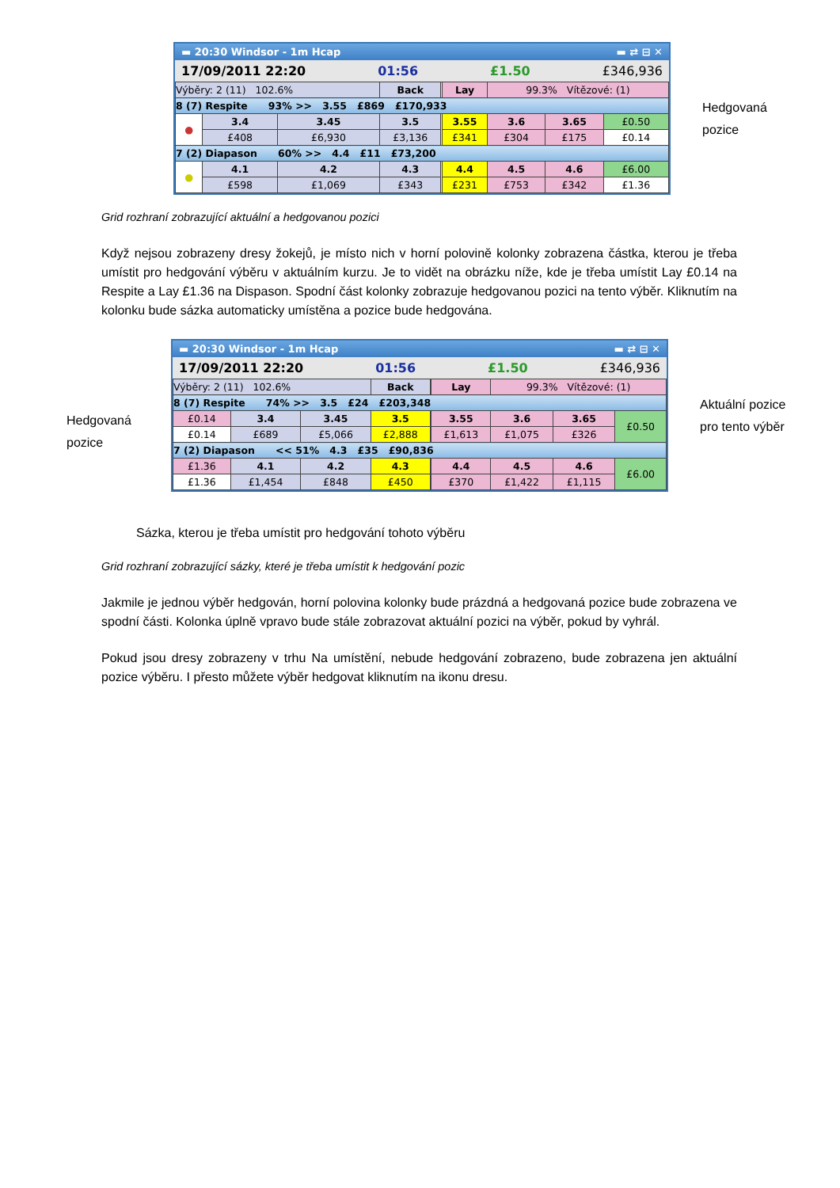▬ 20:30 Windsor - 1m Hcap ▬ ⇄ ⊟ ✕
17/09/2011 22:20 01:56 £1.50 £346,936
| Výběry: 2 (11) 102.6% | | | Back | | Lay | 99.3% Vítězové: (1) | | |
| 8 (7) Respite 93% >> 3.55 £869 £170,933 | | | | | | | | |
| ● | 3.4 | 3.45 | 3.5 | | 3.55 | 3.6 | 3.65 | £0.50 |
| | £408 | £6,930 | £3,136 | | £341 | £304 | £175 | £0.14 |
| 7 (2) Diapason 60% >> 4.4 £11 £73,200 | | | | | | | | |
| ● | 4.1 | 4.2 | 4.3 | | 4.4 | 4.5 | 4.6 | £6.00 |
| | £598 | £1,069 | £343 | | £231 | £753 | £342 | £1.36 |
Hedgovaná
pozice
Grid rozhraní zobrazující aktuální a hedgovanou pozici
Když nejsou zobrazeny dresy žokejů, je místo nich v horní polovině kolonky zobrazena částka, kterou je třeba umístit pro hedgování výběru v aktuálním kurzu. Je to vidět na obrázku níže, kde je třeba umístit Lay £0.14 na Respite a Lay £1.36 na Dispason. Spodní část kolonky zobrazuje hedgovanou pozici na tento výběr. Kliknutím na kolonku bude sázka automaticky umístěna a pozice bude hedgována.
Hedgovaná
pozice
▬ 20:30 Windsor - 1m Hcap ▬ ⇄ ⊟ ✕
17/09/2011 22:20 01:56 £1.50 £346,936
| Výběry: 2 (11) 102.6% | | | Back | | Lay | 99.3% Vítězové: (1) | | |
| 8 (7) Respite 74% >> 3.5 £24 £203,348 | | | | | | | | |
| £0.14 | 3.4 | 3.45 | 3.5 | | 3.55 | 3.6 | 3.65 | £0.50 |
| £0.14 | £689 | £5,066 | £2,888 | | £1,613 | £1,075 | £326 | |
| 7 (2) Diapason << 51% 4.3 £35 £90,836 | | | | | | | | |
| £1.36 | 4.1 | 4.2 | 4.3 | | 4.4 | 4.5 | 4.6 | £6.00 |
| £1.36 | £1,454 | £848 | £450 | | £370 | £1,422 | £1,115 | |
Aktuální pozice
pro tento výběr
Sázka, kterou je třeba umístit pro hedgování tohoto výběru
Grid rozhraní zobrazující sázky, které je třeba umístit k hedgování pozic
Jakmile je jednou výběr hedgován, horní polovina kolonky bude prázdná a hedgovaná pozice bude zobrazena ve spodní části. Kolonka úplně vpravo bude stále zobrazovat aktuální pozici na výběr, pokud by vyhrál.
Pokud jsou dresy zobrazeny v trhu Na umístění, nebude hedgování zobrazeno, bude zobrazena jen aktuální pozice výběru. I přesto můžete výběr hedgovat kliknutím na ikonu dresu.